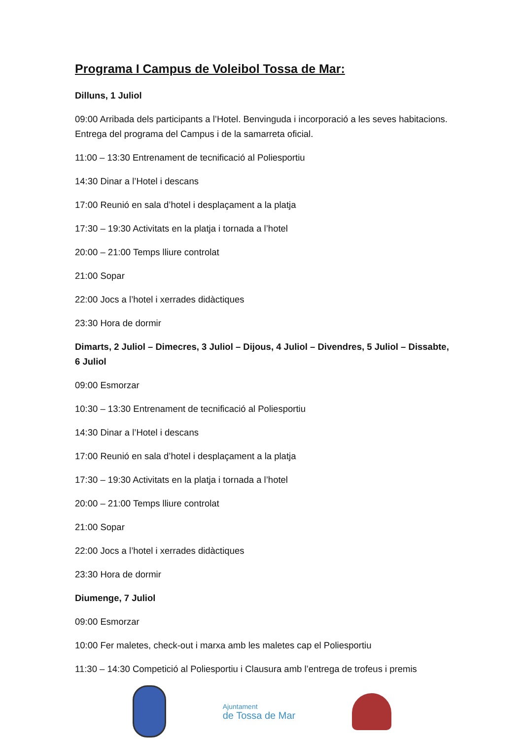Programa I Campus de Voleibol Tossa de Mar:
Dilluns, 1 Juliol
09:00 Arribada dels participants a l’Hotel. Benvinguda i incorporació a les seves habitacions. Entrega del programa del Campus i de la samarreta oficial.
11:00 – 13:30 Entrenament de tecnificació al Poliesportiu
14:30 Dinar a l’Hotel i descans
17:00 Reunió en sala d’hotel i desplaçament a la platja
17:30 – 19:30 Activitats en la platja i tornada a l’hotel
20:00 – 21:00 Temps lliure controlat
21:00 Sopar
22:00 Jocs a l’hotel i xerrades didàctiques
23:30 Hora de dormir
Dimarts, 2 Juliol – Dimecres, 3 Juliol – Dijous, 4 Juliol – Divendres, 5 Juliol – Dissabte, 6 Juliol
09:00 Esmorzar
10:30 – 13:30 Entrenament de tecnificació al Poliesportiu
14:30 Dinar a l’Hotel i descans
17:00 Reunió en sala d’hotel i desplaçament a la platja
17:30 – 19:30 Activitats en la platja i tornada a l’hotel
20:00 – 21:00 Temps lliure controlat
21:00 Sopar
22:00 Jocs a l’hotel i xerrades didàctiques
23:30 Hora de dormir
Diumenge, 7 Juliol
09:00 Esmorzar
10:00 Fer maletes, check-out i marxa amb les maletes cap el Poliesportiu
11:30 – 14:30 Competició al Poliesportiu i Clausura amb l’entrega de trofeus i premis
Ajuntament
de Tossa de Mar